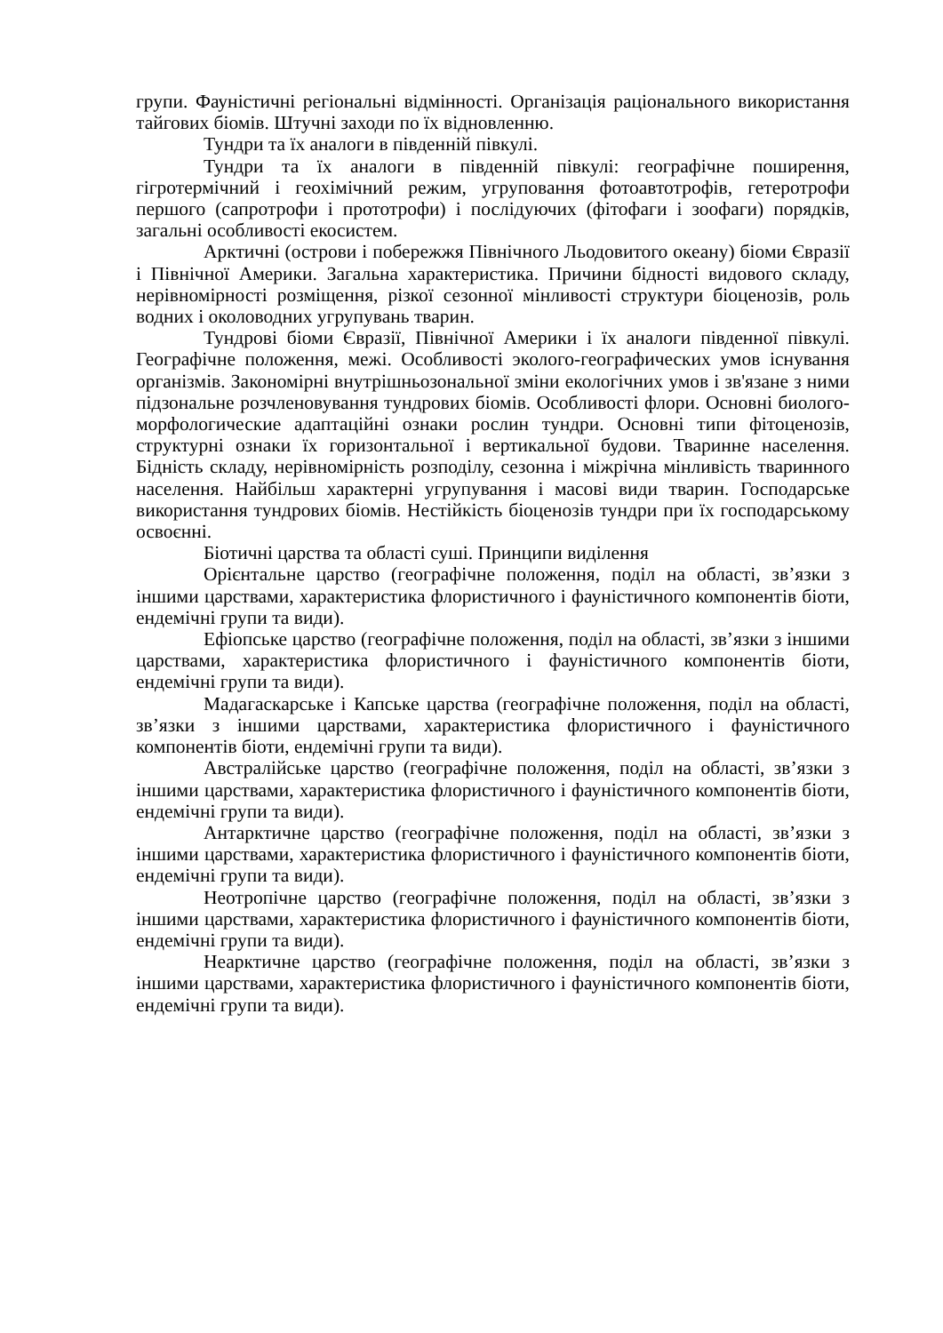групи. Фауністичні регіональні відмінності. Організація раціонального використання тайгових біомів. Штучні заходи по їх відновленню.
Тундри та їх аналоги в південній півкулі.
Тундри та їх аналоги в південній півкулі: географічне поширення, гігротермічний і геохімічний режим, угруповання фотоавтотрофів, гетеротрофи першого (сапротрофи і прототрофи) і послідуючих (фітофаги і зоофаги) порядків, загальні особливості екосистем.
Арктичні (острови і побережжя Північного Льодовитого океану) біоми Євразії і Північної Америки. Загальна характеристика. Причини бідності видового складу, нерівномірності розміщення, різкої сезонної мінливості структури біоценозів, роль водних і околоводних угрупувань тварин.
Тундрові біоми Євразії, Північної Америки і їх аналоги південної півкулі. Географічне положення, межі. Особливості эколого-географических умов існування організмів. Закономірні внутрішньозональної зміни екологічних умов і зв'язане з ними підзональне розчленовування тундрових біомів. Особливості флори. Основні биолого-морфологические адаптаційні ознаки рослин тундри. Основні типи фітоценозів, структурні ознаки їх горизонтальної і вертикальної будови. Тваринне населення. Бідність складу, нерівномірність розподілу, сезонна і міжрічна мінливість тваринного населення. Найбільш характерні угрупування і масові види тварин. Господарське використання тундрових біомів. Нестійкість біоценозів тундри при їх господарському освоєнні.
Біотичні царства та області суші. Принципи виділення
Орієнтальне царство (географічне положення, поділ на області, зв’язки з іншими царствами, характеристика флористичного і фауністичного компонентів біоти, ендемічні групи та види).
Ефіопське царство (географічне положення, поділ на області, зв’язки з іншими царствами, характеристика флористичного і фауністичного компонентів біоти, ендемічні групи та види).
Мадагаскарське і Капське царства (географічне положення, поділ на області, зв’язки з іншими царствами, характеристика флористичного і фауністичного компонентів біоти, ендемічні групи та види).
Австралійське царство (географічне положення, поділ на області, зв’язки з іншими царствами, характеристика флористичного і фауністичного компонентів біоти, ендемічні групи та види).
Антарктичне царство (географічне положення, поділ на області, зв’язки з іншими царствами, характеристика флористичного і фауністичного компонентів біоти, ендемічні групи та види).
Неотропічне царство (географічне положення, поділ на області, зв’язки з іншими царствами, характеристика флористичного і фауністичного компонентів біоти, ендемічні групи та види).
Неарктичне царство (географічне положення, поділ на області, зв’язки з іншими царствами, характеристика флористичного і фауністичного компонентів біоти, ендемічні групи та види).